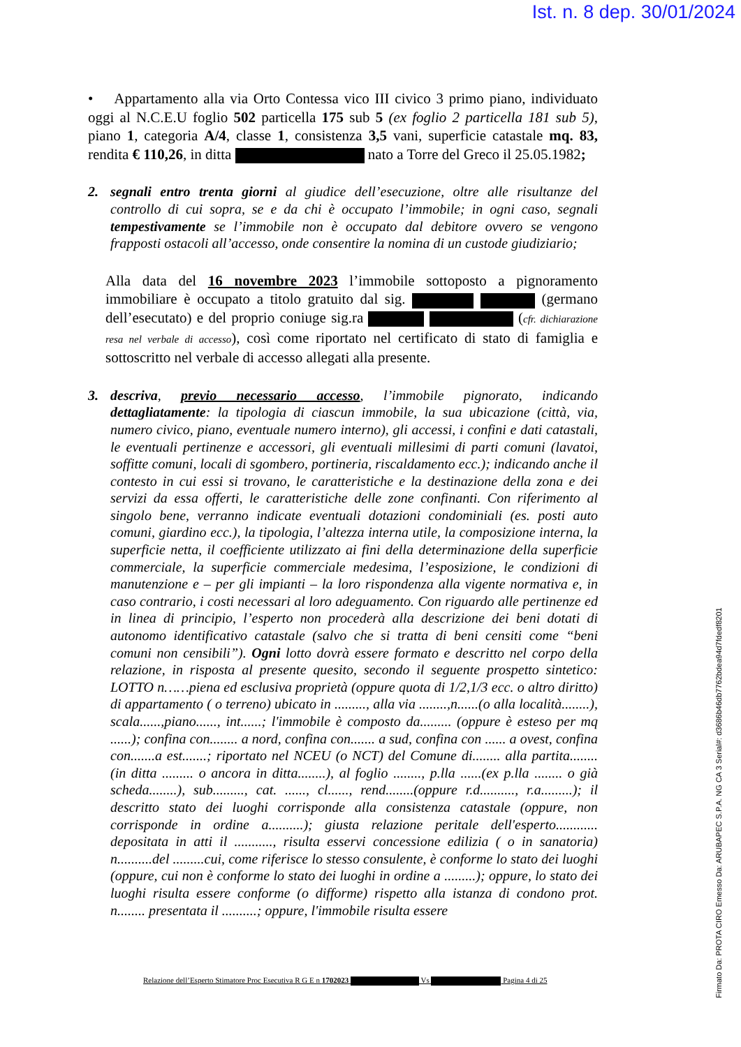Ist. n. 8 dep. 30/01/2024
• Appartamento alla via Orto Contessa vico III civico 3 primo piano, individuato oggi al N.C.E.U foglio 502 particella 175 sub 5 (ex foglio 2 particella 181 sub 5), piano 1, categoria A/4, classe 1, consistenza 3,5 vani, superficie catastale mq. 83, rendita € 110,26, in ditta nato a Torre del Greco il 25.05.1982;
2. segnali entro trenta giorni al giudice dell’esecuzione, oltre alle risultanze del controllo di cui sopra, se e da chi è occupato l’immobile; in ogni caso, segnali tempestivamente se l’immobile non è occupato dal debitore ovvero se vengono frapposti ostacoli all’accesso, onde consentire la nomina di un custode giudiziario;
Alla data del 16 novembre 2023 l’immobile sottoposto a pignoramento immobiliare è occupato a titolo gratuito dal sig. (germano dell’esecutato) e del proprio coniuge sig.ra (cfr. dichiarazione resa nel verbale di accesso), così come riportato nel certificato di stato di famiglia e sottoscritto nel verbale di accesso allegati alla presente.
3. descriva, previo necessario accesso, l’immobile pignorato, indicando dettagliatamente: la tipologia di ciascun immobile, la sua ubicazione (città, via, numero civico, piano, eventuale numero interno), gli accessi, i confini e dati catastali, le eventuali pertinenze e accessori, gli eventuali millesimi di parti comuni (lavatoi, soffitte comuni, locali di sgombero, portineria, riscaldamento ecc.); indicando anche il contesto in cui essi si trovano, le caratteristiche e la destinazione della zona e dei servizi da essa offerti, le caratteristiche delle zone confinanti. Con riferimento al singolo bene, verranno indicate eventuali dotazioni condominiali (es. posti auto comuni, giardino ecc.), la tipologia, l’altezza interna utile, la composizione interna, la superficie netta, il coefficiente utilizzato ai fini della determinazione della superficie commerciale, la superficie commerciale medesima, l’esposizione, le condizioni di manutenzione e – per gli impianti – la loro rispondenza alla vigente normativa e, in caso contrario, i costi necessari al loro adeguamento. Con riguardo alle pertinenze ed in linea di principio, l’esperto non procederà alla descrizione dei beni dotati di autonomo identificativo catastale (salvo che si tratta di beni censiti come “beni comuni non censibili”). Ogni lotto dovrà essere formato e descritto nel corpo della relazione, in risposta al presente quesito, secondo il seguente prospetto sintetico: LOTTO n……piena ed esclusiva proprietà (oppure quota di 1/2,1/3 ecc. o altro diritto) di appartamento ( o terreno) ubicato in ........., alla via ........,n......(o alla località........), scala......,piano......, int......; l'immobile è composto da......... (oppure è esteso per mq ......); confina con........ a nord, confina con....... a sud, confina con ...... a ovest, confina con.......a est.......; riportato nel NCEU (o NCT) del Comune di........ alla partita........(in ditta ......... o ancora in ditta........), al foglio ........, p.lla ......(ex p.lla ........ o già scheda........), sub........., cat. ......, cl......, rend........(oppure r.d.........., r.a.........); il descritto stato dei luoghi corrisponde alla consistenza catastale (oppure, non corrisponde in ordine a..........); giusta relazione peritale dell'esperto............ depositata in atti il ..........., risulta esservi concessione edilizia ( o in sanatoria) n..........del .........cui, come riferisce lo stesso consulente, è conforme lo stato dei luoghi (oppure, cui non è conforme lo stato dei luoghi in ordine a .........); oppure, lo stato dei luoghi risulta essere conforme (o difforme) rispetto alla istanza di condono prot. n........ presentata il ..........; oppure, l'immobile risulta essere
Relazione dell’Esperto Stimatore Proc Esecutiva R G E n 1702023 Vs Pagina 4 di 25
Firmato Da: PROTA CIRO Emesso Da: ARUBAPEC S.P.A. NG CA 3 Serial#: d3686b46db7762bdea94d7fdedf8201